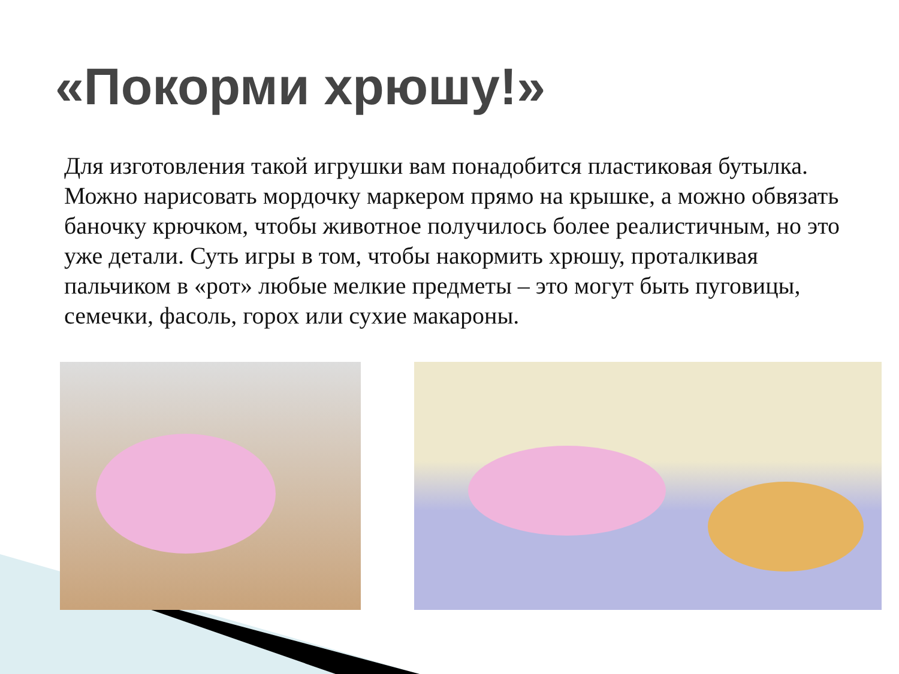«Покорми хрюшу!»
Для изготовления такой игрушки вам понадобится пластиковая бутылка. Можно нарисовать мордочку маркером прямо на крышке, а можно обвязать баночку крючком, чтобы животное получилось более реалистичным, но это уже детали. Суть игры в том, чтобы накормить хрюшу, проталкивая пальчиком в «рот» любые мелкие предметы – это могут быть пуговицы, семечки, фасоль, горох или сухие макароны.